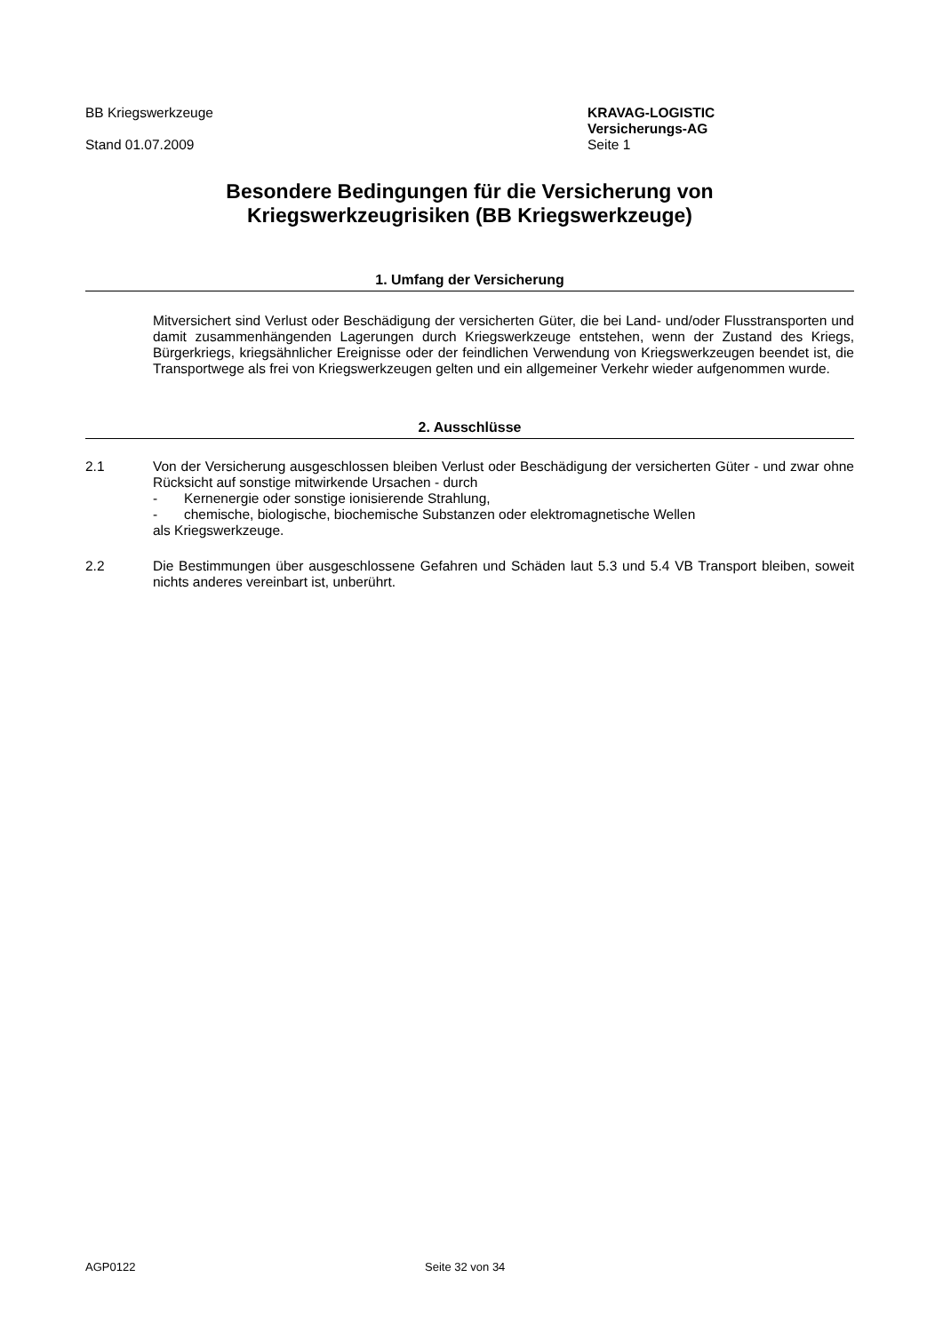BB Kriegswerkzeuge
Stand 01.07.2009
KRAVAG-LOGISTIC
Versicherungs-AG
Seite 1
Besondere Bedingungen für die Versicherung von
Kriegswerkzeugrisiken (BB Kriegswerkzeuge)
1. Umfang der Versicherung
Mitversichert sind Verlust oder Beschädigung der versicherten Güter, die bei Land- und/oder Flusstransporten und damit zusammenhängenden Lagerungen durch Kriegswerkzeuge entstehen, wenn der Zustand des Kriegs, Bürgerkriegs, kriegsähnlicher Ereignisse oder der feindlichen Verwendung von Kriegswerkzeugen beendet ist, die Transportwege als frei von Kriegswerkzeugen gelten und ein allgemeiner Verkehr wieder aufgenommen wurde.
2. Ausschlüsse
2.1
Von der Versicherung ausgeschlossen bleiben Verlust oder Beschädigung der versicherten Güter - und zwar ohne Rücksicht auf sonstige mitwirkende Ursachen - durch
- Kernenergie oder sonstige ionisierende Strahlung,
- chemische, biologische, biochemische Substanzen oder elektromagnetische Wellen
als Kriegswerkzeuge.
2.2
Die Bestimmungen über ausgeschlossene Gefahren und Schäden laut 5.3 und 5.4 VB Transport bleiben, soweit nichts anderes vereinbart ist, unberührt.
AGP0122 Seite 32 von 34